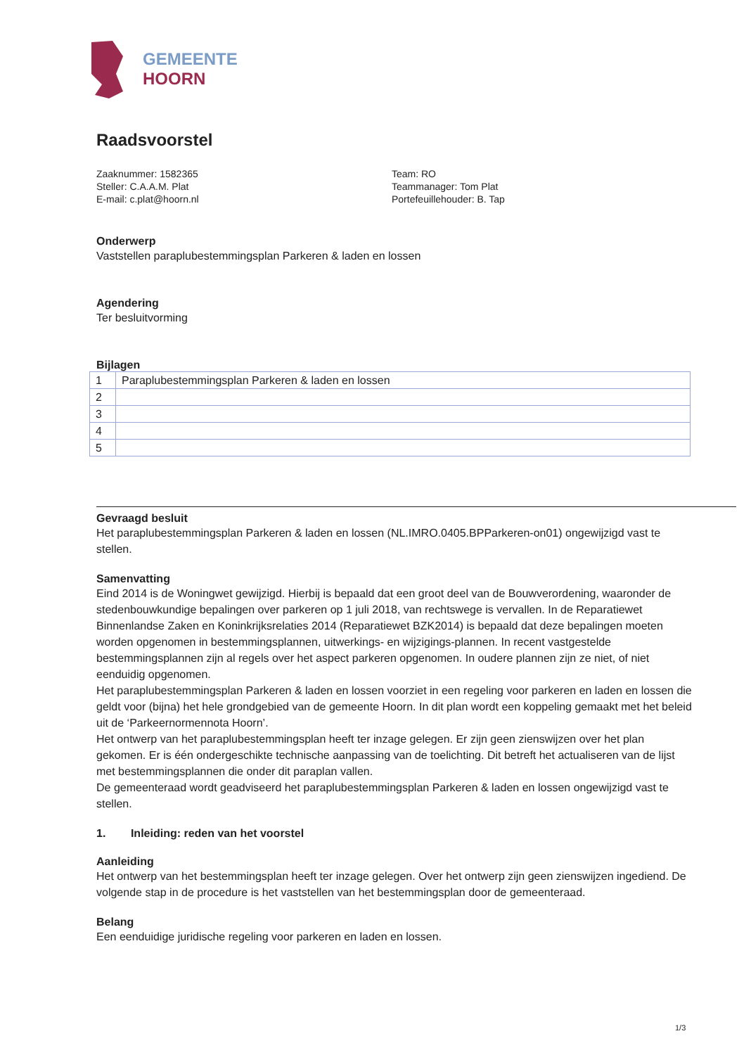GEMEENTE
HOORN
Raadsvoorstel
Zaaknummer: 1582365
Steller: C.A.A.M. Plat
E-mail: c.plat@hoorn.nl
Team: RO
Teammanager: Tom Plat
Portefeuillehouder: B. Tap
Onderwerp
Vaststellen paraplubestemmingsplan Parkeren & laden en lossen
Agendering
Ter besluitvorming
Bijlagen
| 1 | Paraplubestemmingsplan Parkeren & laden en lossen |
| 2 | |
| 3 | |
| 4 | |
| 5 | |
Gevraagd besluit
Het paraplubestemmingsplan Parkeren & laden en lossen (NL.IMRO.0405.BPParkeren-on01) ongewijzigd vast te stellen.
Samenvatting
Eind 2014 is de Woningwet gewijzigd. Hierbij is bepaald dat een groot deel van de Bouwverordening, waaronder de stedenbouwkundige bepalingen over parkeren op 1 juli 2018, van rechtswege is vervallen. In de Reparatiewet Binnenlandse Zaken en Koninkrijksrelaties 2014 (Reparatiewet BZK2014) is bepaald dat deze bepalingen moeten worden opgenomen in bestemmingsplannen, uitwerkings- en wijzigings-plannen. In recent vastgestelde bestemmingsplannen zijn al regels over het aspect parkeren opgenomen. In oudere plannen zijn ze niet, of niet eenduidig opgenomen.
Het paraplubestemmingsplan Parkeren & laden en lossen voorziet in een regeling voor parkeren en laden en lossen die geldt voor (bijna) het hele grondgebied van de gemeente Hoorn. In dit plan wordt een koppeling gemaakt met het beleid uit de ‘Parkeernormennota Hoorn’.
Het ontwerp van het paraplubestemmingsplan heeft ter inzage gelegen. Er zijn geen zienswijzen over het plan gekomen. Er is één ondergeschikte technische aanpassing van de toelichting. Dit betreft het actualiseren van de lijst met bestemmingsplannen die onder dit paraplan vallen.
De gemeenteraad wordt geadviseerd het paraplubestemmingsplan Parkeren & laden en lossen ongewijzigd vast te stellen.
1. Inleiding: reden van het voorstel
Aanleiding
Het ontwerp van het bestemmingsplan heeft ter inzage gelegen. Over het ontwerp zijn geen zienswijzen ingediend. De volgende stap in de procedure is het vaststellen van het bestemmingsplan door de gemeenteraad.
Belang
Een eenduidige juridische regeling voor parkeren en laden en lossen.
1/3